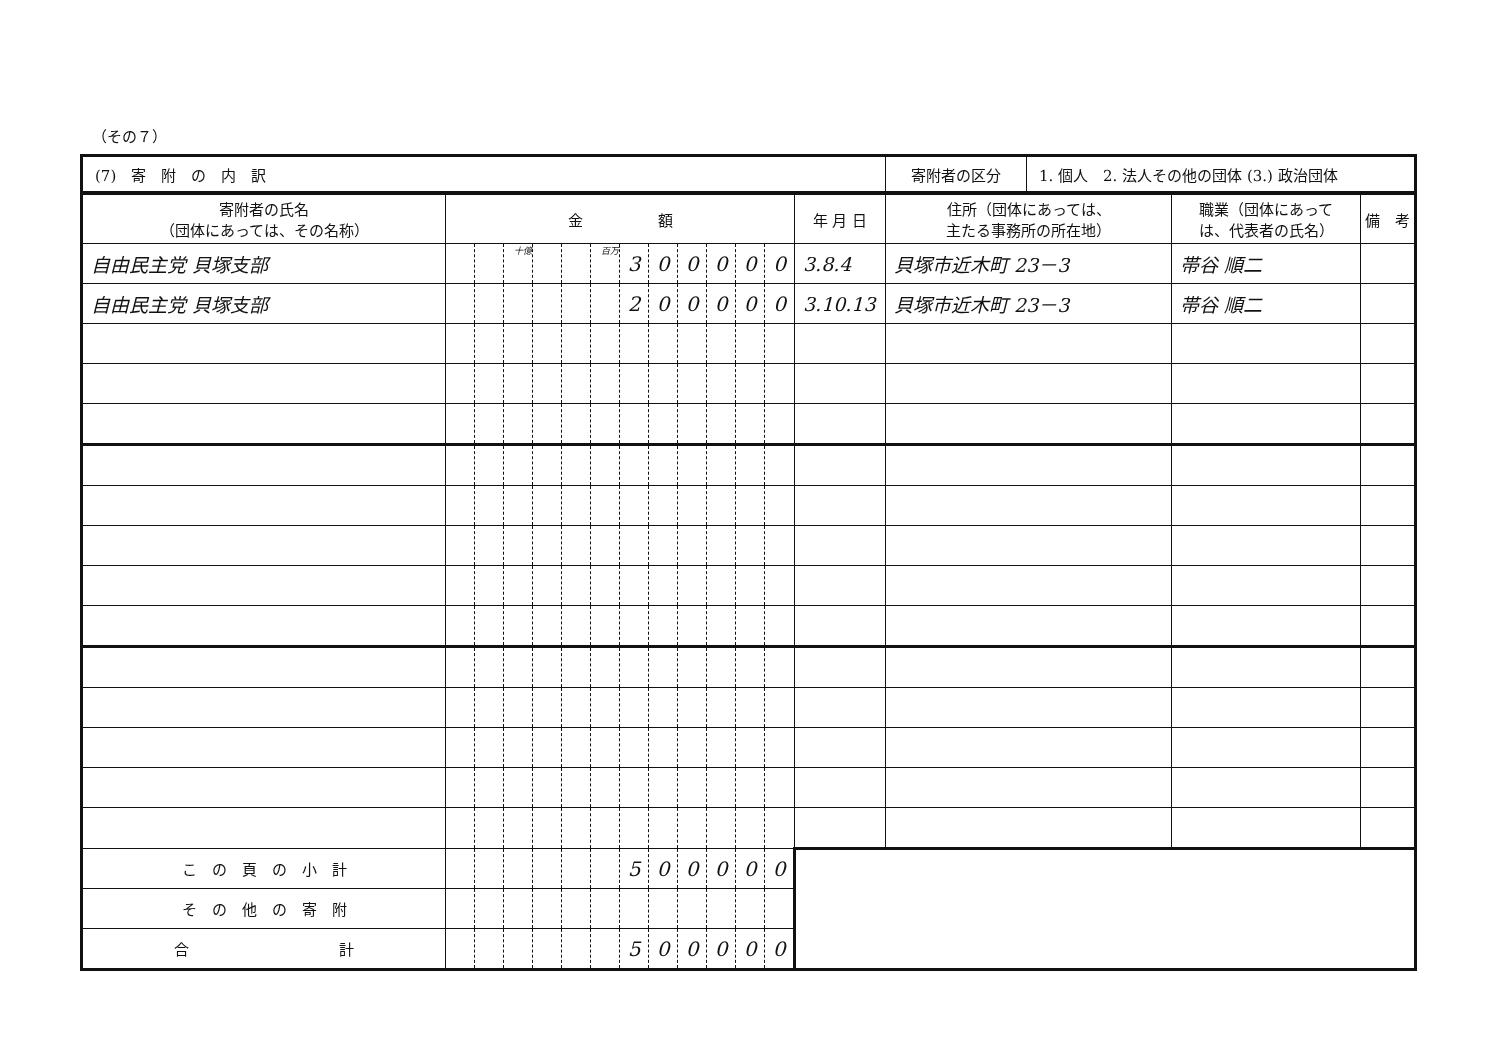（その７）
| (7) 寄 附 の 内 訳 | 寄附者の区分 | 1. 個人 2. 法人その他の団体 (3.) 政治団体 |
| 寄附者の氏名 （団体にあっては、その名称） | 金 額 | | | | | | | | | | | | 年 月 日 | 住所（団体にあっては、 主たる事務所の所在地） | 職業（団体にあって は、代表者の氏名） | 備 考 |
| --- | --- | --- | --- | --- | --- | --- | --- | --- | --- | --- | --- | --- | --- | --- | --- | --- |
| 自由民主党 貝塚支部 | | | 十億 | | | 百万 | 3 | 0 | 0 | 0 | 0 | 0 | 3.8.4 | 貝塚市近木町 23－3 | 帯谷 順二 | |
| 自由民主党 貝塚支部 | | | | | | | 2 | 0 | 0 | 0 | 0 | 0 | 3.10.13 | 貝塚市近木町 23－3 | 帯谷 順二 | |
| こ の 頁 の 小 計 | | | | | | | 5 | 0 | 0 | 0 | 0 | 0 | | | | |
| そ の 他 の 寄 附 | | | | | | | | | | | | | | | | |
| 合 計 | | | | | | | 5 | 0 | 0 | 0 | 0 | 0 | | | | |